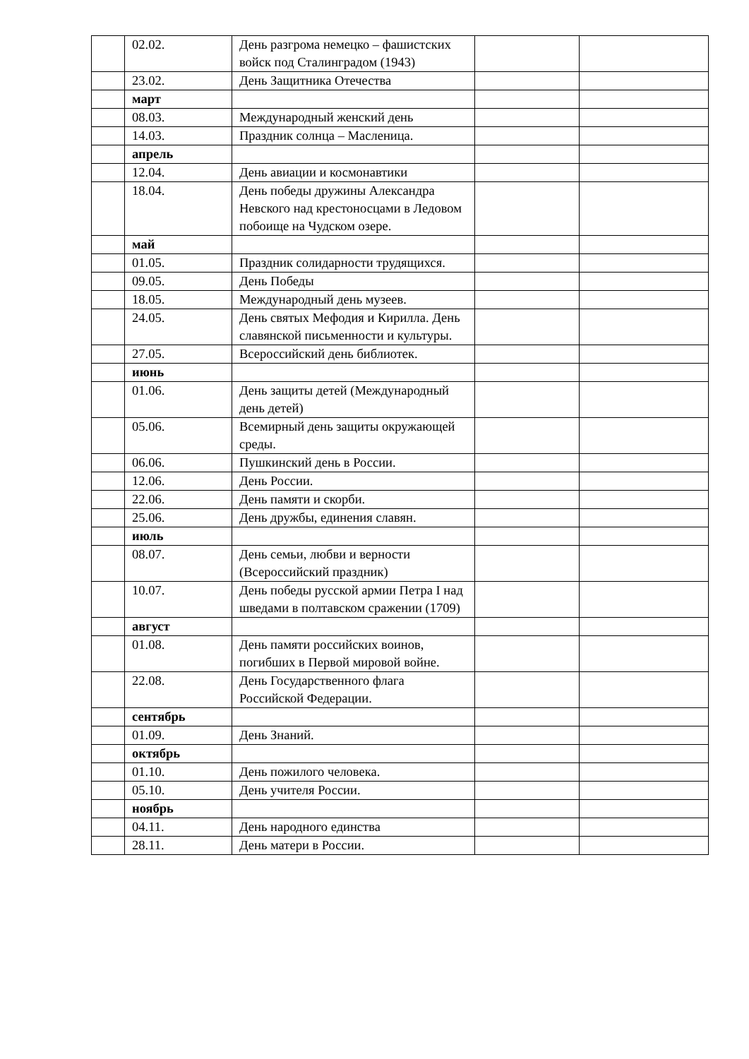| | 02.02. | День разгрома немецко – фашистских войск под Сталинградом (1943) | | |
| | 23.02. | День Защитника Отечества | | |
| | март | | | |
| | 08.03. | Международный женский день | | |
| | 14.03. | Праздник солнца – Масленица. | | |
| | апрель | | | |
| | 12.04. | День авиации и космонавтики | | |
| | 18.04. | День победы дружины Александра Невского над крестоносцами в Ледовом побоище на Чудском озере. | | |
| | май | | | |
| | 01.05. | Праздник солидарности трудящихся. | | |
| | 09.05. | День Победы | | |
| | 18.05. | Международный день музеев. | | |
| | 24.05. | День святых Мефодия и Кирилла. День славянской письменности и культуры. | | |
| | 27.05. | Всероссийский день библиотек. | | |
| | июнь | | | |
| | 01.06. | День защиты детей (Международный день детей) | | |
| | 05.06. | Всемирный день защиты окружающей среды. | | |
| | 06.06. | Пушкинский день в России. | | |
| | 12.06. | День России. | | |
| | 22.06. | День памяти и скорби. | | |
| | 25.06. | День дружбы, единения славян. | | |
| | июль | | | |
| | 08.07. | День семьи, любви и верности (Всероссийский праздник) | | |
| | 10.07. | День победы русской армии Петра I над шведами в полтавском сражении (1709) | | |
| | август | | | |
| | 01.08. | День памяти российских воинов, погибших в Первой мировой войне. | | |
| | 22.08. | День Государственного флага Российской Федерации. | | |
| | сентябрь | | | |
| | 01.09. | День Знаний. | | |
| | октябрь | | | |
| | 01.10. | День пожилого человека. | | |
| | 05.10. | День учителя России. | | |
| | ноябрь | | | |
| | 04.11. | День народного единства | | |
| | 28.11. | День матери в России. | | |